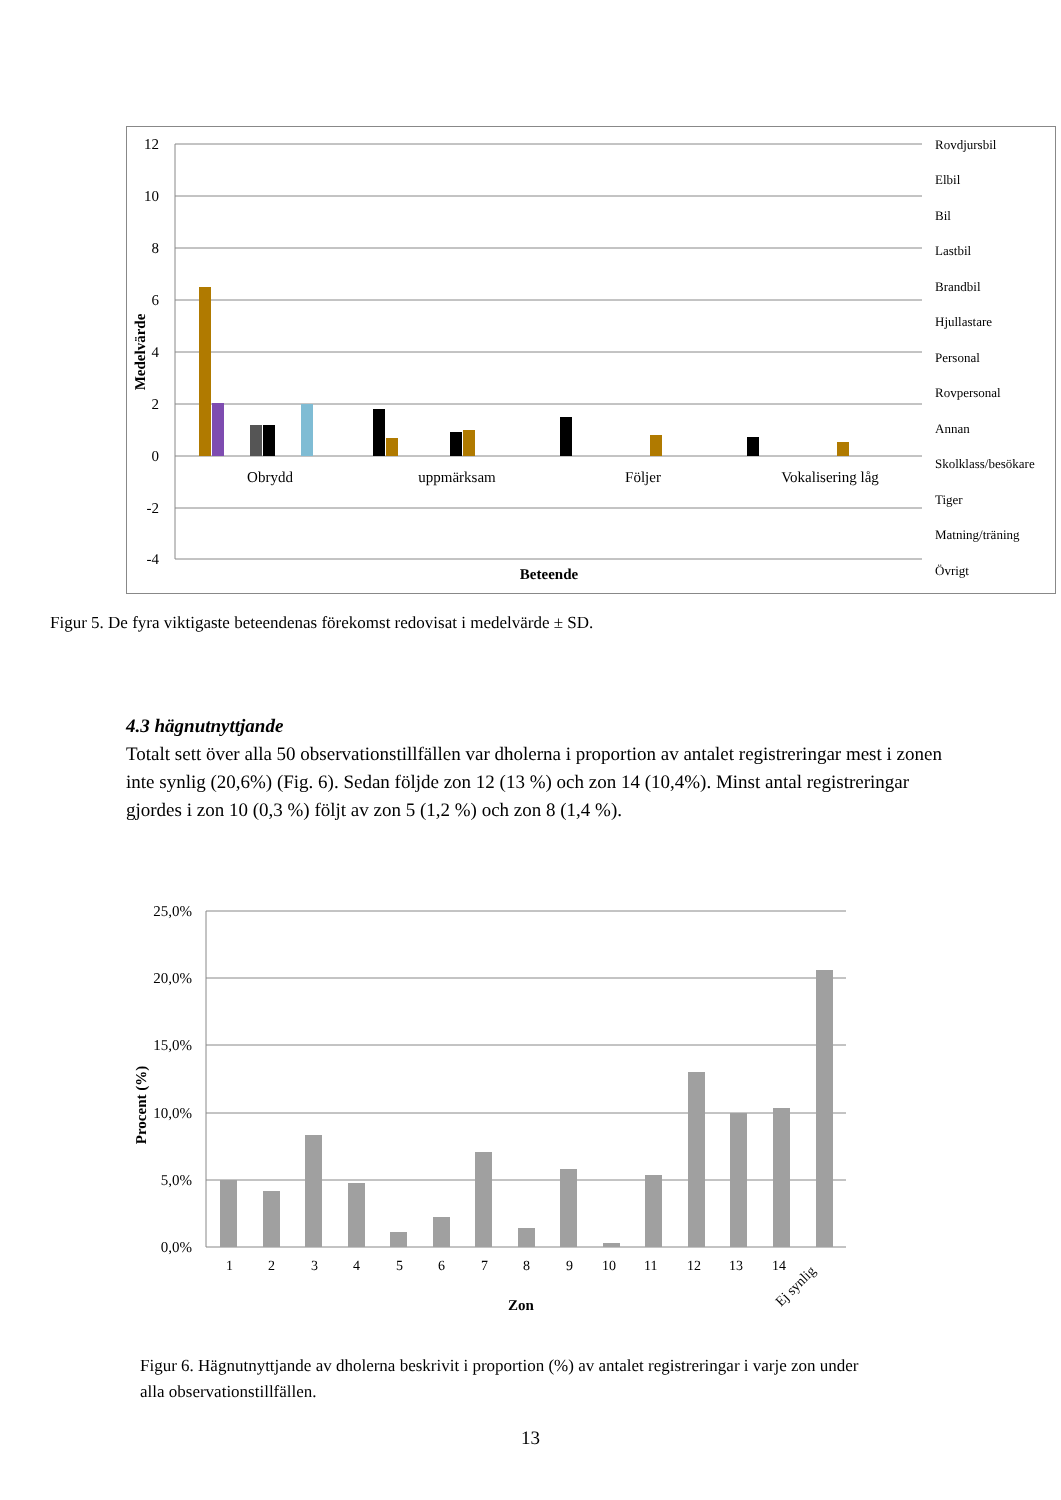12
10
8
6
4
2
0
-2
-4
Medelvärde
Obrydd
uppmärksam
Följer
Vokalisering låg
Beteende
Rovdjursbil
Elbil
Bil
Lastbil
Brandbil
Hjullastare
Personal
Rovpersonal
Annan
Skolklass/besökare
Tiger
Matning/träning
Övrigt
Figur 5. De fyra viktigaste beteendenas förekomst redovisat i medelvärde ± SD.
4.3 hägnutnyttjande
Totalt sett över alla 50 observationstillfällen var dholerna i proportion av antalet registreringar mest i zonen inte synlig (20,6%) (Fig. 6). Sedan följde zon 12 (13 %) och zon 14 (10,4%). Minst antal registreringar gjordes i zon 10 (0,3 %) följt av zon 5 (1,2 %) och zon 8 (1,4 %).
25,0%
20,0%
15,0%
10,0%
5,0%
0,0%
Procent (%)
1
2
3
4
5
6
7
8
9
10
11
12
13
14
Ej synlig
Zon
Figur 6. Hägnutnyttjande av dholerna beskrivit i proportion (%) av antalet registreringar i varje zon under alla observationstillfällen.
13